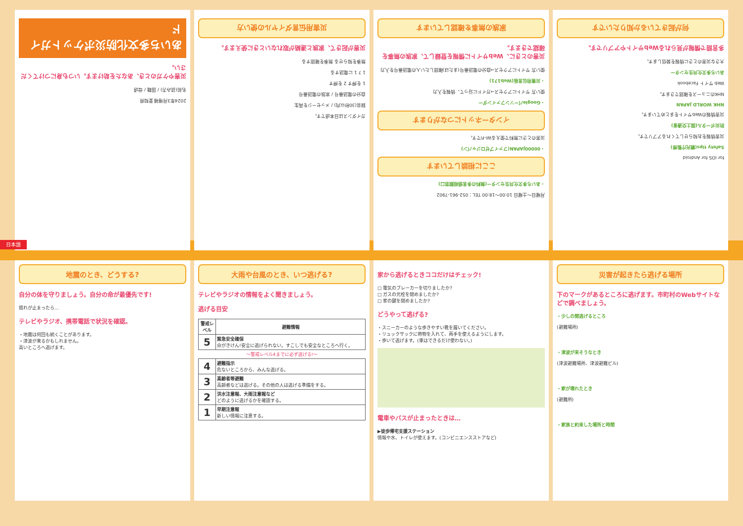2024年3月増補 愛知県
名前(読み方) / 国籍 / 母語
災害やケガのとき、あなたを助けます。いつも身につけてください。
あいち多文化防災ポケットガイド
ガイダンスは日本語です。
録音(30秒以内) / メッセージを再生
自分の電話番号 / 家族の電話番号
1 を押す 2 を押す
1 7 1 に電話する
無事を知らせる 無事を確認する
災害が起きて、家族と連絡が取れないときに使えます。
災害用伝言ダイヤルの使い方
月曜日～土曜日 10:00～18:00 TEL：052-961-7902
・あいち多文化共生センター(無料の多言語相談窓口)
ここに相談しています
・00000JAPAN(ファイブゼロジャパン)
災害のときに無料で使えるWi-Fiです。
インターネットにつながります
・Googleパーソンファインダー
使い方 サイトにアクセス→ガイドに沿って、情報を入力
・災害用伝言板(Web171)
使い方 サイトにアクセス→自分の電話番号(または)確認したい人の電話番号を入力
災害のときに、Webサイトに情報を登録して、家族の無事を確認できます。
家族の無事を確認しています
for iOS for Android
Safety tips(観光庁監修)
災害情報をお知らせしてくれるアプリです。
防災ポータル(国土交通省)
災害情報のWebサイトをまとめています。
NHK WORLD JAPAN
NHKのニュースを確認できます。
Web サイト Facebook
あいち多文化共生センター
大きな災害のときに情報を発信します。
多言語で情報が見られるWebサイトやアプリです。
何が起きているか知りたいです
日本語
地震のとき、どうする?
自分の体を守りましょう。自分の命が最優先です!
揺れが止まったら…
テレビやラジオ、携帯電話で状況を確認。
・地震は何回も続くことがあります。
・津波が来るかもしれません。
高いところへ逃げます。
大雨や台風のとき、いつ逃げる?
テレビやラジオの情報をよく聞きましょう。
逃げる目安
| 警戒レベル | 避難情報 |
| --- | --- |
| 5 | 緊急安全確保 命がきけん!安全に逃げられない。すこしでも安全なところへ行く。 |
| ～警戒レベル4までに必ず逃げる!～ | |
| 4 | 避難指示 危ないところから、みんな逃げる。 |
| 3 | 高齢者等避難 高齢者などは逃げる。その他の人は逃げる準備をする。 |
| 2 | 洪水注意報、大雨注意報など どのように逃げるかを確認する。 |
| 1 | 早期注意報 新しい情報に注意する。 |
家から逃げるときココだけはチェック!
□ 電気のブレーカーを切りましたか?
□ ガスの元栓を閉めましたか?
□ 家の鍵を閉めましたか?
どうやって逃げる?
・スニーカーのような歩きやすい靴を履いてください。
・リュックサックに荷物を入れて、両手を使えるようにします。
・歩いて逃げます。(車はできるだけ使わない。)
電車やバスが止まったときは…
▶徒歩帰宅支援ステーション
情報や水、トイレが使えます。(コンビニエンスストアなど)
災害が起きたら逃げる場所
下のマークがあるところに逃げます。市町村のWebサイトなどで調べましょう。
・少しの間逃げるところ
(避難場所)
・津波が来そうなとき
(津波避難場所、津波避難ビル)
・家が壊れたとき
(避難所)
・家族と約束した場所と時間